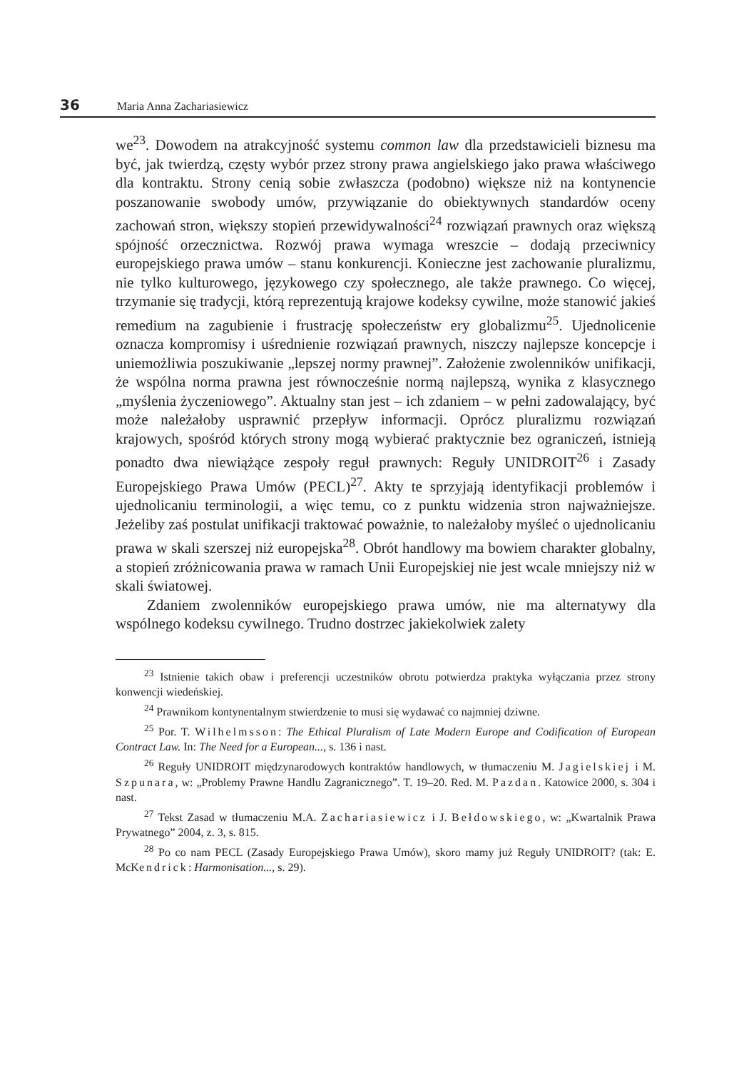36 Maria Anna Zachariasiewicz
we<sup>23</sup>. Dowodem na atrakcyjność systemu common law dla przedstawicieli biznesu ma być, jak twierdzą, częsty wybór przez strony prawa angielskiego jako prawa właściwego dla kontraktu. Strony cenią sobie zwłaszcza (podobno) większe niż na kontynencie poszanowanie swobody umów, przywiązanie do obiektywnych standardów oceny zachowań stron, większy stopień przewidywalności<sup>24</sup> rozwiązań prawnych oraz większą spójność orzecznictwa. Rozwój prawa wymaga wreszcie – dodają przeciwnicy europejskiego prawa umów – stanu konkurencji. Konieczne jest zachowanie pluralizmu, nie tylko kulturowego, językowego czy społecznego, ale także prawnego. Co więcej, trzymanie się tradycji, którą reprezentują krajowe kodeksy cywilne, może stanowić jakieś remedium na zagubienie i frustrację społeczeństw ery globalizmu<sup>25</sup>. Ujednolicenie oznacza kompromisy i uśrednienie rozwiązań prawnych, niszczy najlepsze koncepcje i uniemożliwia poszukiwanie „lepszej normy prawnej”. Założenie zwolenników unifikacji, że wspólna norma prawna jest równocześnie normą najlepszą, wynika z klasycznego „myślenia życzeniowego”. Aktualny stan jest – ich zdaniem – w pełni zadowalający, być może należałoby usprawnić przepływ informacji. Oprócz pluralizmu rozwiązań krajowych, spośród których strony mogą wybierać praktycznie bez ograniczeń, istnieją ponadto dwa niewiążące zespoły reguł prawnych: Reguły UNIDROIT<sup>26</sup> i Zasady Europejskiego Prawa Umów (PECL)<sup>27</sup>. Akty te sprzyjają identyfikacji problemów i ujednolicaniu terminologii, a więc temu, co z punktu widzenia stron najważniejsze. Jeżeliby zaś postulat unifikacji traktować poważnie, to należałoby myśleć o ujednolicaniu prawa w skali szerszej niż europejska<sup>28</sup>. Obrót handlowy ma bowiem charakter globalny, a stopień zróżnicowania prawa w ramach Unii Europejskiej nie jest wcale mniejszy niż w skali światowej.
Zdaniem zwolenników europejskiego prawa umów, nie ma alternatywy dla wspólnego kodeksu cywilnego. Trudno dostrzec jakiekolwiek zalety
<sup>23</sup> Istnienie takich obaw i preferencji uczestników obrotu potwierdza praktyka wyłączania przez strony konwencji wiedeńskiej.
<sup>24</sup> Prawnikom kontynentalnym stwierdzenie to musi się wydawać co najmniej dziwne.
<sup>25</sup> Por. T. Wilhelmsson: The Ethical Pluralism of Late Modern Europe and Codification of European Contract Law. In: The Need for a European..., s. 136 i nast.
<sup>26</sup> Reguły UNIDROIT międzynarodowych kontraktów handlowych, w tłumaczeniu M. Jagielskiej i M. Szpunara, w: „Problemy Prawne Handlu Zagranicznego”. T. 19–20. Red. M. Pazdan. Katowice 2000, s. 304 i nast.
<sup>27</sup> Tekst Zasad w tłumaczeniu M.A. Zachariasiewicz i J. Bełdowskiego, w: „Kwartalnik Prawa Prywatnego” 2004, z. 3, s. 815.
<sup>28</sup> Po co nam PECL (Zasady Europejskiego Prawa Umów), skoro mamy już Reguły UNIDROIT? (tak: E. McKendrick: Harmonisation..., s. 29).